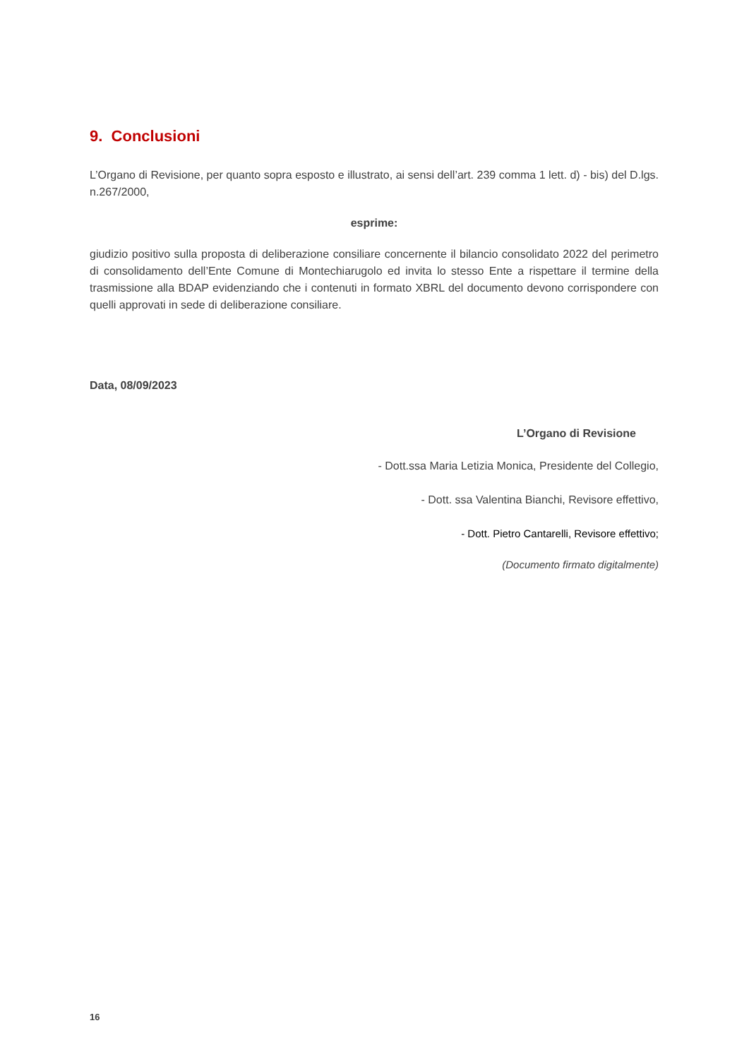9. Conclusioni
L’Organo di Revisione, per quanto sopra esposto e illustrato, ai sensi dell’art. 239 comma 1 lett. d) - bis) del D.lgs. n.267/2000,
esprime:
giudizio positivo sulla proposta di deliberazione consiliare concernente il bilancio consolidato 2022 del perimetro di consolidamento dell’Ente Comune di Montechiarugolo ed invita lo stesso Ente a rispettare il termine della trasmissione alla BDAP evidenziando che i contenuti in formato XBRL del documento devono corrispondere con quelli approvati in sede di deliberazione consiliare.
Data, 08/09/2023
L’Organo di Revisione
- Dott.ssa Maria Letizia Monica, Presidente del Collegio,
- Dott. ssa Valentina Bianchi, Revisore effettivo,
- Dott. Pietro Cantarelli, Revisore effettivo;
(Documento firmato digitalmente)
16